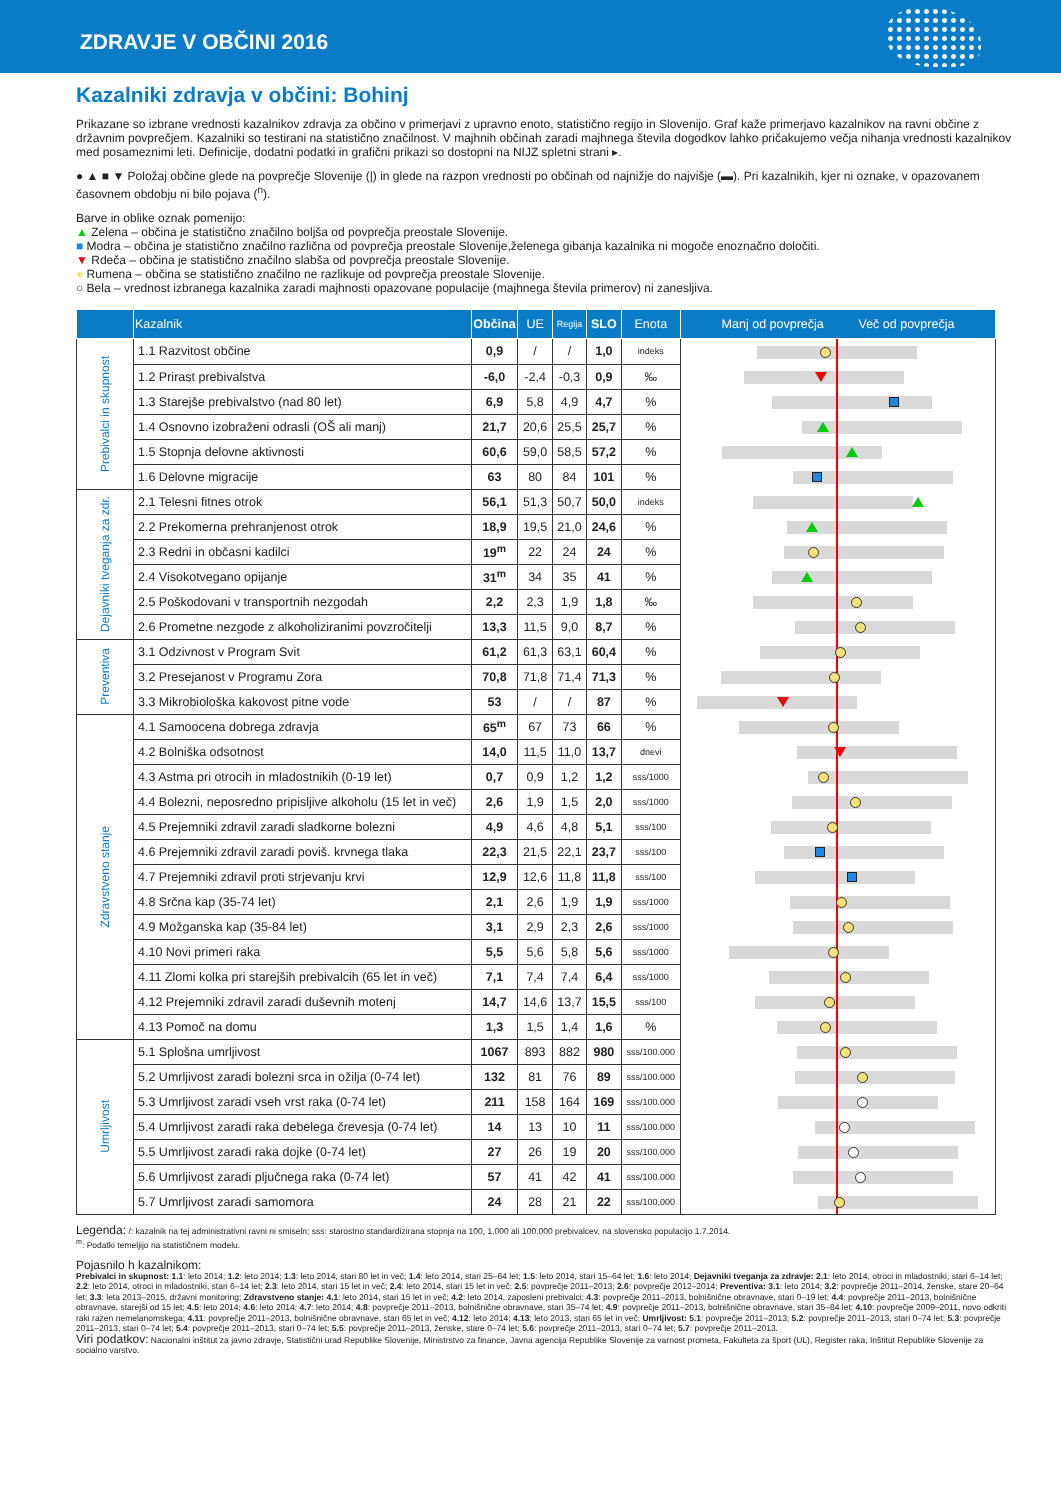ZDRAVJE V OBČINI 2016
Kazalniki zdravja v občini: Bohinj
Prikazane so izbrane vrednosti kazalnikov zdravja za občino v primerjavi z upravno enoto, statistično regijo in Slovenijo. Graf kaže primerjavo kazalnikov na ravni občine z državnim povprečjem. Kazalniki so testirani na statistično značilnost. V majhnih občinah zaradi majhnega števila dogodkov lahko pričakujemo večja nihanja vrednosti kazalnikov med posameznimi leti. Definicije, dodatni podatki in grafični prikazi so dostopni na NIJZ spletni strani ▸.
● ▲ ■ ▼ Položaj občine glede na povprečje Slovenije (|) in glede na razpon vrednosti po občinah od najnižje do najvišje (▬). Pri kazalnikih, kjer ni oznake, v opazovanem časovnem obdobju ni bilo pojava (<sup>n</sup>).
Barve in oblike oznak pomenijo:
▲ Zelena – občina je statistično značilno boljša od povprečja preostale Slovenije.
■ Modra – občina je statistično značilno različna od povprečja preostale Slovenije,želenega gibanja kazalnika ni mogoče enoznačno določiti.
▼ Rdeča – občina je statistično značilno slabša od povprečja preostale Slovenije.
● Rumena – občina se statistično značilno ne razlikuje od povprečja preostale Slovenije.
○ Bela – vrednost izbranega kazalnika zaradi majhnosti opazovane populacije (majhnega števila primerov) ni zanesljiva.
| | Kazalnik | Občina | UE | Regija | SLO | Enota | Manj od povprečja Več od povprečja |
| --- | --- | --- | --- | --- | --- | --- | --- |
| Prebivalci in skupnost | 1.1 Razvitost občine | 0,9 | / | / | 1,0 | indeks | |
| | 1.2 Prirast prebivalstva | -6,0 | -2,4 | -0,3 | 0,9 | ‰ | |
| | 1.3 Starejše prebivalstvo (nad 80 let) | 6,9 | 5,8 | 4,9 | 4,7 | % | |
| | 1.4 Osnovno izobraženi odrasli (OŠ ali manj) | 21,7 | 20,6 | 25,5 | 25,7 | % | |
| | 1.5 Stopnja delovne aktivnosti | 60,6 | 59,0 | 58,5 | 57,2 | % | |
| | 1.6 Delovne migracije | 63 | 80 | 84 | 101 | % | |
| Dejavniki tveganja za zdr. | 2.1 Telesni fitnes otrok | 56,1 | 51,3 | 50,7 | 50,0 | indeks | |
| | 2.2 Prekomerna prehranjenost otrok | 18,9 | 19,5 | 21,0 | 24,6 | % | |
| | 2.3 Redni in občasni kadilci | 19<sup>m</sup> | 22 | 24 | 24 | % | |
| | 2.4 Visokotvegano opijanje | 31<sup>m</sup> | 34 | 35 | 41 | % | |
| | 2.5 Poškodovani v transportnih nezgodah | 2,2 | 2,3 | 1,9 | 1,8 | ‰ | |
| | 2.6 Prometne nezgode z alkoholiziranimi povzročitelji | 13,3 | 11,5 | 9,0 | 8,7 | % | |
| Preventiva | 3.1 Odzivnost v Program Svit | 61,2 | 61,3 | 63,1 | 60,4 | % | |
| | 3.2 Presejanost v Programu Zora | 70,8 | 71,8 | 71,4 | 71,3 | % | |
| | 3.3 Mikrobiološka kakovost pitne vode | 53 | / | / | 87 | % | |
| Zdravstveno stanje | 4.1 Samoocena dobrega zdravja | 65<sup>m</sup> | 67 | 73 | 66 | % | |
| | 4.2 Bolniška odsotnost | 14,0 | 11,5 | 11,0 | 13,7 | dnevi | |
| | 4.3 Astma pri otrocih in mladostnikih (0-19 let) | 0,7 | 0,9 | 1,2 | 1,2 | sss/1000 | |
| | 4.4 Bolezni, neposredno pripisljive alkoholu (15 let in več) | 2,6 | 1,9 | 1,5 | 2,0 | sss/1000 | |
| | 4.5 Prejemniki zdravil zaradi sladkorne bolezni | 4,9 | 4,6 | 4,8 | 5,1 | sss/100 | |
| | 4.6 Prejemniki zdravil zaradi poviš. krvnega tlaka | 22,3 | 21,5 | 22,1 | 23,7 | sss/100 | |
| | 4.7 Prejemniki zdravil proti strjevanju krvi | 12,9 | 12,6 | 11,8 | 11,8 | sss/100 | |
| | 4.8 Srčna kap (35-74 let) | 2,1 | 2,6 | 1,9 | 1,9 | sss/1000 | |
| | 4.9 Možganska kap (35-84 let) | 3,1 | 2,9 | 2,3 | 2,6 | sss/1000 | |
| | 4.10 Novi primeri raka | 5,5 | 5,6 | 5,8 | 5,6 | sss/1000 | |
| | 4.11 Zlomi kolka pri starejših prebivalcih (65 let in več) | 7,1 | 7,4 | 7,4 | 6,4 | sss/1000 | |
| | 4.12 Prejemniki zdravil zaradi duševnih motenj | 14,7 | 14,6 | 13,7 | 15,5 | sss/100 | |
| | 4.13 Pomoč na domu | 1,3 | 1,5 | 1,4 | 1,6 | % | |
| Umrljivost | 5.1 Splošna umrljivost | 1067 | 893 | 882 | 980 | sss/100.000 | |
| | 5.2 Umrljivost zaradi bolezni srca in ožilja (0-74 let) | 132 | 81 | 76 | 89 | sss/100.000 | |
| | 5.3 Umrljivost zaradi vseh vrst raka (0-74 let) | 211 | 158 | 164 | 169 | sss/100.000 | |
| | 5.4 Umrljivost zaradi raka debelega črevesja (0-74 let) | 14 | 13 | 10 | 11 | sss/100.000 | |
| | 5.5 Umrljivost zaradi raka dojke (0-74 let) | 27 | 26 | 19 | 20 | sss/100.000 | |
| | 5.6 Umrljivost zaradi pljučnega raka (0-74 let) | 57 | 41 | 42 | 41 | sss/100.000 | |
| | 5.7 Umrljivost zaradi samomora | 24 | 28 | 21 | 22 | sss/100.000 | |
Legenda: /: kazalnik na tej administrativni ravni ni smiseln; sss: starostno standardizirana stopnja na 100, 1.000 ali 100.000 prebivalcev, na slovensko populacijo 1.7.2014.
<sup>m</sup>: Podatki temeljijo na statističnem modelu.
Pojasnilo h kazalnikom:
Prebivalci in skupnost: 1.1: leto 2014; 1.2: leto 2014; 1.3: leto 2014, stari 80 let in več; 1.4: leto 2014, stari 25–64 let; 1.5: leto 2014, stari 15–64 let; 1.6: leto 2014; Dejavniki tveganja za zdravje: 2.1: leto 2014, otroci in mladostniki, stari 6–14 let; 2.2: leto 2014, otroci in mladostniki, stari 6–14 let; 2.3: leto 2014, stari 15 let in več; 2.4: leto 2014, stari 15 let in več; 2.5: povprečje 2011–2013; 2.6: povprečje 2012–2014; Preventiva: 3.1: leto 2014; 3.2: povprečje 2011–2014, ženske, stare 20–64 let; 3.3: leta 2013–2015, državni monitoring; Zdravstveno stanje: 4.1: leto 2014, stari 15 let in več; 4.2: leto 2014, zaposleni prebivalci; 4.3: povprečje 2011–2013, bolnišnične obravnave, stari 0–19 let; 4.4: povprečje 2011–2013, bolnišnične obravnave, starejši od 15 let; 4.5: leto 2014; 4.6: leto 2014; 4.7: leto 2014; 4.8: povprečje 2011–2013, bolnišnične obravnave, stari 35–74 let; 4.9: povprečje 2011–2013, bolnišnične obravnave, stari 35–84 let; 4.10: povprečje 2009–2011, novo odkriti raki razen nemelanomskega; 4.11: povprečje 2011–2013, bolnišnične obravnave, stari 65 let in več; 4.12: leto 2014; 4.13: leto 2013, stari 65 let in več; Umrljivost: 5.1: povprečje 2011–2013; 5.2: povprečje 2011–2013, stari 0–74 let; 5.3: povprečje 2011–2013, stari 0–74 let; 5.4: povprečje 2011–2013, stari 0–74 let; 5.5: povprečje 2011–2013, ženske, stare 0–74 let; 5.6: povprečje 2011–2013, stari 0–74 let; 5.7: povprečje 2011–2013.
Viri podatkov: Nacionalni inštitut za javno zdravje, Statistični urad Republike Slovenije, Ministrstvo za finance, Javna agencija Republike Slovenije za varnost prometa, Fakulteta za šport (UL), Register raka, Inštitut Republike Slovenije za socialno varstvo.